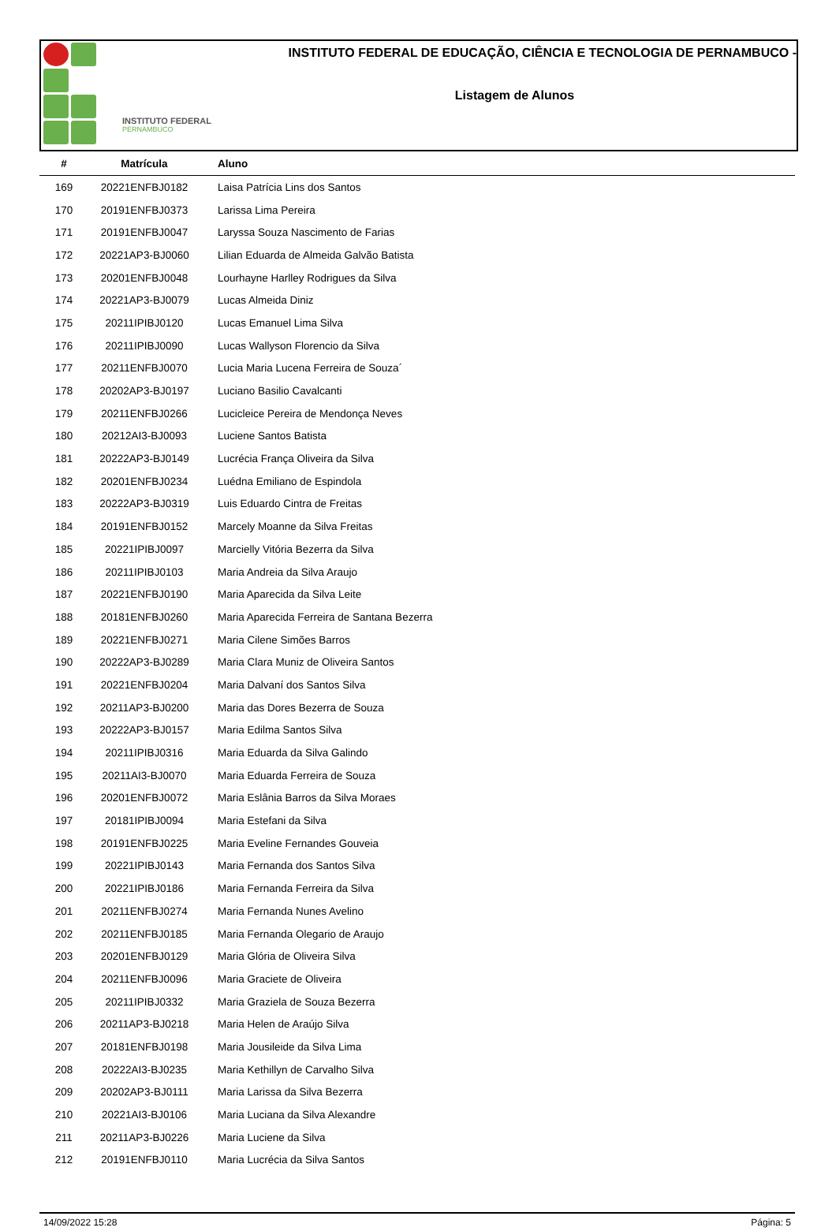INSTITUTO FEDERAL
PERNAMBUCO
INSTITUTO FEDERAL DE EDUCAÇÃO, CIÊNCIA E TECNOLOGIA DE PERNAMBUCO -
Listagem de Alunos
| # | Matrícula | Aluno |
| --- | --- | --- |
| 169 | 20221ENFBJ0182 | Laisa Patrícia Lins dos Santos |
| 170 | 20191ENFBJ0373 | Larissa Lima Pereira |
| 171 | 20191ENFBJ0047 | Laryssa Souza Nascimento de Farias |
| 172 | 20221AP3-BJ0060 | Lilian Eduarda de Almeida Galvão Batista |
| 173 | 20201ENFBJ0048 | Lourhayne Harlley Rodrigues da Silva |
| 174 | 20221AP3-BJ0079 | Lucas Almeida Diniz |
| 175 | 20211IPIBJ0120 | Lucas Emanuel Lima Silva |
| 176 | 20211IPIBJ0090 | Lucas Wallyson Florencio da Silva |
| 177 | 20211ENFBJ0070 | Lucia Maria Lucena Ferreira de Souza´ |
| 178 | 20202AP3-BJ0197 | Luciano Basilio Cavalcanti |
| 179 | 20211ENFBJ0266 | Lucicleice Pereira de Mendonça Neves |
| 180 | 20212AI3-BJ0093 | Luciene Santos Batista |
| 181 | 20222AP3-BJ0149 | Lucrécia França Oliveira da Silva |
| 182 | 20201ENFBJ0234 | Luédna Emiliano de Espindola |
| 183 | 20222AP3-BJ0319 | Luis Eduardo Cintra de Freitas |
| 184 | 20191ENFBJ0152 | Marcely Moanne da Silva Freitas |
| 185 | 20221IPIBJ0097 | Marcielly Vitória Bezerra da Silva |
| 186 | 20211IPIBJ0103 | Maria Andreia da Silva Araujo |
| 187 | 20221ENFBJ0190 | Maria Aparecida da Silva Leite |
| 188 | 20181ENFBJ0260 | Maria Aparecida Ferreira de Santana Bezerra |
| 189 | 20221ENFBJ0271 | Maria Cilene Simões Barros |
| 190 | 20222AP3-BJ0289 | Maria Clara Muniz de Oliveira Santos |
| 191 | 20221ENFBJ0204 | Maria Dalvaní dos Santos Silva |
| 192 | 20211AP3-BJ0200 | Maria das Dores Bezerra de Souza |
| 193 | 20222AP3-BJ0157 | Maria Edilma Santos Silva |
| 194 | 20211IPIBJ0316 | Maria Eduarda da Silva Galindo |
| 195 | 20211AI3-BJ0070 | Maria Eduarda Ferreira de Souza |
| 196 | 20201ENFBJ0072 | Maria Eslânia Barros da Silva Moraes |
| 197 | 20181IPIBJ0094 | Maria Estefani da Silva |
| 198 | 20191ENFBJ0225 | Maria Eveline Fernandes Gouveia |
| 199 | 20221IPIBJ0143 | Maria Fernanda dos Santos Silva |
| 200 | 20221IPIBJ0186 | Maria Fernanda Ferreira da Silva |
| 201 | 20211ENFBJ0274 | Maria Fernanda Nunes Avelino |
| 202 | 20211ENFBJ0185 | Maria Fernanda Olegario de Araujo |
| 203 | 20201ENFBJ0129 | Maria Glória de Oliveira Silva |
| 204 | 20211ENFBJ0096 | Maria Graciete de Oliveira |
| 205 | 20211IPIBJ0332 | Maria Graziela de Souza Bezerra |
| 206 | 20211AP3-BJ0218 | Maria Helen de Araújo Silva |
| 207 | 20181ENFBJ0198 | Maria Jousileide da Silva Lima |
| 208 | 20222AI3-BJ0235 | Maria Kethillyn de Carvalho Silva |
| 209 | 20202AP3-BJ0111 | Maria Larissa da Silva Bezerra |
| 210 | 20221AI3-BJ0106 | Maria Luciana da Silva Alexandre |
| 211 | 20211AP3-BJ0226 | Maria Luciene da Silva |
| 212 | 20191ENFBJ0110 | Maria Lucrécia da Silva Santos |
14/09/2022 15:28 Página: 5